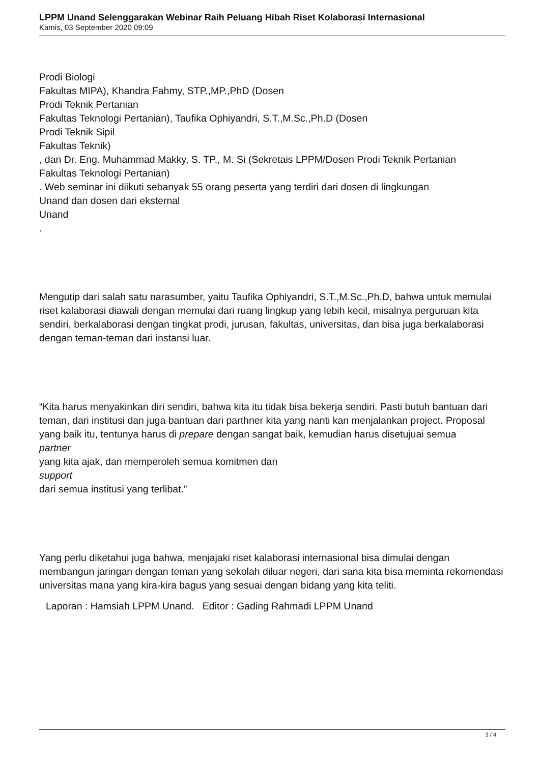LPPM Unand Selenggarakan Webinar Raih Peluang Hibah Riset Kolaborasi Internasional
Kamis, 03 September 2020 09:09
Prodi Biologi
Fakultas MIPA), Khandra Fahmy, STP.,MP.,PhD (Dosen
Prodi Teknik Pertanian
Fakultas Teknologi Pertanian), Taufika Ophiyandri, S.T.,M.Sc.,Ph.D (Dosen
Prodi Teknik Sipil
Fakultas Teknik)
, dan Dr. Eng. Muhammad Makky, S. TP., M. Si (Sekretais LPPM/Dosen Prodi Teknik Pertanian
Fakultas Teknologi Pertanian)
. Web seminar ini diikuti sebanyak 55 orang peserta yang terdiri dari dosen di lingkungan
Unand dan dosen dari eksternal
Unand
.
Mengutip dari salah satu narasumber, yaitu Taufika Ophiyandri, S.T.,M.Sc.,Ph.D, bahwa untuk memulai riset kalaborasi diawali dengan memulai dari ruang lingkup yang lebih kecil, misalnya perguruan kita sendiri, berkalaborasi dengan tingkat prodi, jurusan, fakultas, universitas, dan bisa juga berkalaborasi dengan teman-teman dari instansi luar.
“Kita harus menyakinkan diri sendiri, bahwa kita itu tidak bisa bekerja sendiri. Pasti butuh bantuan dari teman, dari institusi dan juga bantuan dari parthner kita yang nanti kan menjalankan project. Proposal yang baik itu, tentunya harus di prepare dengan sangat baik, kemudian harus disetujuai semua
partner
yang kita ajak, dan memperoleh semua komitmen dan
support
dari semua institusi yang terlibat.”
Yang perlu diketahui juga bahwa, menjajaki riset kalaborasi internasional bisa dimulai dengan membangun jaringan dengan teman yang sekolah diluar negeri, dari sana kita bisa meminta rekomendasi universitas mana yang kira-kira bagus yang sesuai dengan bidang yang kita teliti.
Laporan : Hamsiah LPPM Unand. Editor : Gading Rahmadi LPPM Unand
3 / 4